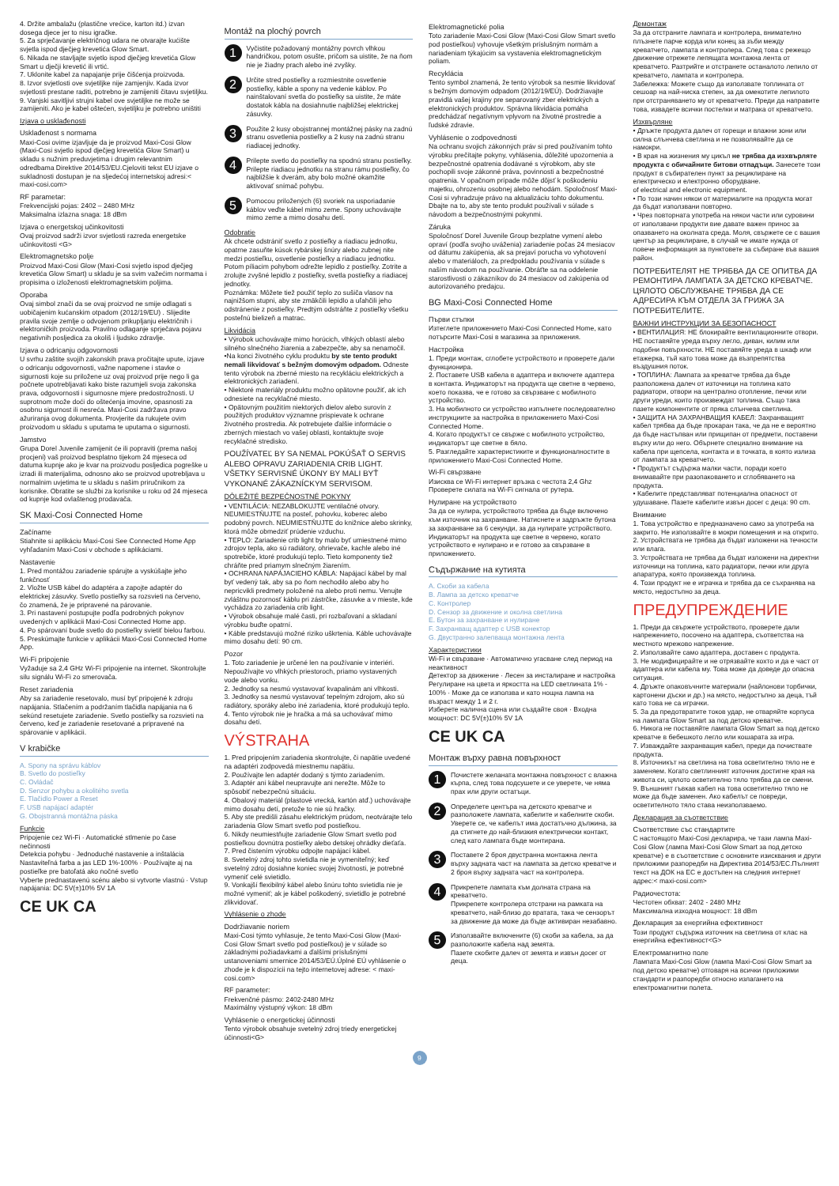4. Držite ambalažu (plastične vrećice, karton itd.) izvan dosega djece jer to nisu igračke.
5. Za sprječavanje električnog udara ne otvarajte kućište svjetla ispod dječjeg krevetića Glow Smart.
6. Nikada ne stavljajte svjetlo ispod dječjeg krevetića Glow Smart u dječji krevetić ili vrtić.
7. Uklonite kabel za napajanje prije čišćenja proizvoda.
8. Izvor svjetlosti ove svjetiljke nije zamjenjiv. Kada izvor svjetlosti prestane raditi, potrebno je zamijeniti čitavu svjetiljku.
9. Vanjski savitljivi strujni kabel ove svjetiljke ne može se zamijeniti. Ako je kabel oštećen, svjetiljku je potrebno uništiti
Izjava o usklađenosti
Usklađenost s normama
Maxi-Cosi ovime izjavljuje da je proizvod Maxi-Cosi Glow (Maxi-Cosi svjetlo ispod dječjeg krevetića Glow Smart) u skladu s nužnim preduvjetima i drugim relevantnim odredbama Direktive 2014/53/EU.Cjeloviti tekst EU izjave o sukladnosti dostupan je na sljedećoj internetskoj adresi:< maxi-cosi.com>
RF parametar:
Frekvencijski pojas: 2402 – 2480 MHz
Maksimalna izlazna snaga: 18 dBm
Izjava o energetskoj učinkovitosti
Ovaj proizvod sadrži izvor svjetlosti razreda energetske učinkovitosti <G>
Elektromagnetsko polje
Proizvod Maxi-Cosi Glow (Maxi-Cosi svjetlo ispod dječjeg krevetića Glow Smart) u skladu je sa svim važećim normama i propisima o izloženosti elektromagnetskim poljima.
Oporaba
Ovaj simbol znači da se ovaj proizvod ne smije odlagati s uobičajenim kućanskim otpadom (2012/19/EU) . Slijedite pravila svoje zemlje o odvojenom prikupljanju električnih i elektroničkih proizvoda. Pravilno odlaganje sprječava pojavu negativnih posljedica za okoliš i ljudsko zdravlje.
Izjava o odricanju odgovornosti
U svrhu zaštite svojih zakonskih prava pročitajte upute, izjave o odricanju odgovornosti, važne napomene i stavke o sigurnosti koje su priložene uz ovaj proizvod prije nego li ga počnete upotrebljavati kako biste razumjeli svoja zakonska prava, odgovornosti i sigurnosne mjere predostrožnosti. U suprotnom može doći do oštećenja imovine, opasnosti za osobnu sigurnost ili nesreća. Maxi-Cosi zadržava pravo ažuriranja ovog dokumenta. Provjerite da rukujete ovim proizvodom u skladu s uputama te uputama o sigurnosti.
Jamstvo
Grupa Dorel Juvenile zamijenit će ili popraviti (prema našoj procjeni) vaš proizvod besplatno tijekom 24 mjeseca od datuma kupnje ako je kvar na proizvodu posljedica pogreške u izradi ili materijalima, odnosno ako se proizvod upotrebljava u normalnim uvjetima te u skladu s našim priručnikom za korisnike. Obratite se službi za korisnike u roku od 24 mjeseca od kupnje kod ovlaštenog prodavača.
SK Maxi-Cosi Connected Home
Začíname
Stiahnite si aplikáciu Maxi-Cosi See Connected Home App vyhľadaním Maxi-Cosi v obchode s aplikáciami.
Nastavenie
1. Pred montážou zariadenie spárujte a vyskúšajte jeho funkčnosť
2. Vložte USB kábel do adaptéra a zapojte adaptér do elektrickej zásuvky. Svetlo postieľky sa rozsvieti na červeno, čo znamená, že je pripravené na párovanie.
3. Pri nastavení postupujte podľa podrobných pokynov uvedených v aplikácii Maxi-Cosi Connected Home app.
4. Po spárovaní bude svetlo do postieľky svietiť bielou farbou.
5. Preskúmajte funkcie v aplikácii Maxi-Cosi Connected Home App.
Wi-Fi pripojenie
Vyžaduje sa 2,4 GHz Wi-Fi pripojenie na internet. Skontrolujte silu signálu Wi-Fi zo smerovača.
Reset zariadenia
Aby sa zariadenie resetovalo, musí byť pripojené k zdroju napájania. Stlačením a podržaním tlačidla napájania na 6 sekúnd resetujete zariadenie. Svetlo postieľky sa rozsvieti na červeno, keď je zariadenie resetované a pripravené na spárovanie v aplikácii.
V krabičke
A. Spony na správu káblov
B. Svetlo do postieľky
C. Ovládač
D. Senzor pohybu a okolitého svetla
E. Tlačidlo Power a Reset
F. USB napájací adaptér
G. Obojstranná montážna páska
Funkcie
Pripojenie cez Wi-Fi · Automatické stlmenie po čase nečinnosti
Detekcia pohybu · Jednoduché nastavenie a inštalácia
Nastaviteľná farba a jas LED 1%-100% · Používajte aj na postieľke pre batoľatá ako nočné svetlo
Vyberte prednastavenú scénu alebo si vytvorte vlastnú · Vstup napájania: DC 5V(±)10% 5V 1A
CE UK CA
Montáž na plochý povrch
1
Vyčistite požadovaný montážny povrch vlhkou handričkou, potom osušte, pričom sa uistite, že na ňom nie je žiadny prach alebo iné zvyšky.
2
Určite stred postieľky a rozmiestnite osvetlenie postieľky, káble a spony na vedenie káblov. Po nainštalovaní svetla do postieľky sa uistite, že máte dostatok kábla na dosiahnutie najbližšej elektrickej zásuvky.
3
Použite 2 kusy obojstrannej montážnej pásky na zadnú stranu osvetlenia postieľky a 2 kusy na zadnú stranu riadiacej jednotky.
4
Prilepte svetlo do postieľky na spodnú stranu postieľky.
Prilepte riadiacu jednotku na stranu rámu postieľky, čo najbližšie k dverám, aby bolo možné okamžite aktivovať snímač pohybu.
5
Pomocou priložených (6) svoriek na usporiadanie káblov veďte kábel mimo zeme. Spony uchovávajte mimo zeme a mimo dosahu detí.
Odobratie
Ak chcete odstrániť svetlo z postieľky a riadiacu jednotku, opatrne zasuňte kúsok rybárskej šnúry alebo zubnej nite medzi postieľku, osvetlenie postieľky a riadiacu jednotku.
Potom píliacim pohybom odrežte lepidlo z postieľky. Zotrite a zrolujte zvyšné lepidlo z postieľky, svetla postieľky a riadiacej jednotky.
Poznámka: Môžete tiež použiť teplo zo sušiča vlasov na najnižšom stupni, aby ste zmäkčili lepidlo a uľahčili jeho odstránenie z postieľky. Predtým odstráňte z postieľky všetku posteľnú bielizeň a matrac.
Likvidácia
• Výrobok uchovávajte mimo horúcich, vlhkých oblastí alebo silného slnečného žiarenia a zabezpečte, aby sa nenamočil.
•Na konci životného cyklu produktu by ste tento produkt nemali likvidovať s bežným domovým odpadom. Odneste tento výrobok na zberné miesto na recykláciu elektrických a elektronických zariadení.
• Niektoré materiály produktu možno opätovne použiť, ak ich odnesiete na recyklačné miesto.
• Opätovným použitím niektorých dielov alebo surovín z použitých produktov významne prispievate k ochrane životného prostredia. Ak potrebujete ďalšie informácie o zberných miestach vo vašej oblasti, kontaktujte svoje recyklačné stredisko.
POUŽÍVATEĽ BY SA NEMAL POKÚŠAŤ O SERVIS ALEBO OPRAVU ZARIADENIA CRIB LIGHT. VŠETKY SERVISNÉ ÚKONY BY MALI BYŤ VYKONANÉ ZÁKAZNÍCKYM SERVISOM.
DÔLEŽITÉ BEZPEČNOSTNÉ POKYNY
• VENTILÁCIA: NEZABLOKUJTE ventilačné otvory. NEUMIESTŇUJTE na posteľ, pohovku, koberec alebo podobný povrch. NEUMIESTŇUJTE do knižnice alebo skrinky, ktorá môže obmedziť prúdenie vzduchu.
• TEPLO: Zariadenie crib light by malo byť umiestnené mimo zdrojov tepla, ako sú radiátory, ohrievače, kachle alebo iné spotrebiče, ktoré produkujú teplo. Tieto komponenty tiež chráňte pred priamym slnečným žiarením.
• OCHRANA NAPÁJACIEHO KÁBLA: Napájací kábel by mal byť vedený tak, aby sa po ňom nechodilo alebo aby ho nepricvikli predmety položené na alebo proti nemu. Venujte zvláštnu pozornosť káblu pri zástrčke, zásuvke a v mieste, kde vychádza zo zariadenia crib light.
• Výrobok obsahuje malé časti, pri rozbaľovaní a skladaní výrobku buďte opatrní.
• Káble predstavujú možné riziko uškrtenia. Káble uchovávajte mimo dosahu detí: 90 cm.
Pozor
1. Toto zariadenie je určené len na používanie v interiéri. Nepoužívajte vo vlhkých priestoroch, priamo vystavených vode alebo vonku.
2. Jednotky sa nesmú vystavovať kvapalinám ani vlhkosti.
3. Jednotky sa nesmú vystavovať tepelným zdrojom, ako sú radiátory, sporáky alebo iné zariadenia, ktoré produkujú teplo.
4. Tento výrobok nie je hračka a má sa uchovávať mimo dosahu detí.
VÝSTRAHA
1. Pred pripojením zariadenia skontrolujte, či napätie uvedené na adaptéri zodpovedá miestnemu napätiu.
2. Používajte len adaptér dodaný s týmto zariadením.
3. Adaptér ani kábel neupravujte ani nerežte. Môže to spôsobiť nebezpečnú situáciu.
4. Obalový materiál (plastové vrecká, kartón atď.) uchovávajte mimo dosahu detí, pretože to nie sú hračky.
5. Aby ste predišli zásahu elektrickým prúdom, neotvárajte telo zariadenia Glow Smart svetlo pod postieľkou.
6. Nikdy neumiestňujte zariadenie Glow Smart svetlo pod postieľkou dovnútra postieľky alebo detskej ohrádky dieťaťa.
7. Pred čistením výrobku odpojte napájací kábel.
8. Svetelný zdroj tohto svietidla nie je vymeniteľný; keď svetelný zdroj dosiahne koniec svojej životnosti, je potrebné vymeniť celé svietidlo.
9. Vonkajší flexibilný kábel alebo šnúru tohto svietidla nie je možné vymeniť; ak je kábel poškodený, svietidlo je potrebné zlikvidovať.
Vyhlásenie o zhode
Dodržiavanie noriem
Maxi-Cosi týmto vyhlasuje, že tento Maxi-Cosi Glow (Maxi-Cosi Glow Smart svetlo pod postieľkou) je v súlade so základnými požiadavkami a ďalšími príslušnými ustanoveniami smernice 2014/53/EÚ.Úplné EÚ vyhlásenie o zhode je k dispozícii na tejto internetovej adrese: < maxi-cosi.com>
RF parameter:
Frekvenčné pásmo: 2402-2480 MHz
Maximálny výstupný výkon: 18 dBm
Vyhlásenie o energetickej účinnosti
Tento výrobok obsahuje svetelný zdroj triedy energetickej účinnosti<G>
Elektromagnetické polia
Toto zariadenie Maxi-Cosi Glow (Maxi-Cosi Glow Smart svetlo pod postieľkou) vyhovuje všetkým príslušným normám a nariadeniam týkajúcim sa vystavenia elektromagnetickým poliam.
Recyklácia
Tento symbol znamená, že tento výrobok sa nesmie likvidovať s bežným domovým odpadom (2012/19/EÚ). Dodržiavajte pravidlá vašej krajiny pre separovaný zber elektrických a elektronických produktov. Správna likvidácia pomáha predchádzať negatívnym vplyvom na životné prostredie a ľudské zdravie.
Vyhlásenie o zodpovednosti
Na ochranu svojich zákonných práv si pred používaním tohto výrobku prečítajte pokyny, vyhlásenia, dôležité upozornenia a bezpečnostné opatrenia dodávané s výrobkom, aby ste pochopili svoje zákonné práva, povinnosti a bezpečnostné opatrenia. V opačnom prípade môže dôjsť k poškodeniu majetku, ohrozeniu osobnej alebo nehodám. Spoločnosť Maxi-Cosi si vyhradzuje právo na aktualizáciu tohto dokumentu. Dbajte na to, aby ste tento produkt používali v súlade s návodom a bezpečnostnými pokynmi.
Záruka
Spoločnosť Dorel Juvenile Group bezplatne vymení alebo opraví (podľa svojho uváženia) zariadenie počas 24 mesiacov od dátumu zakúpenia, ak sa prejaví porucha vo vyhotovení alebo v materiáloch, za predpokladu používania v súlade s naším návodom na používanie. Obráťte sa na oddelenie starostlivosti o zákazníkov do 24 mesiacov od zakúpenia od autorizovaného predajcu.
BG Maxi-Cosi Connected Home
Първи стъпки
Изтеглете приложението Maxi-Cosi Connected Home, като потърсите Maxi-Cosi в магазина за приложения.
Настройка
1. Преди монтаж, сглобете устройството и проверете дали функционира.
2. Поставете USB кабела в адаптера и включете адаптера в контакта. Индикаторът на продукта ще светне в червено, което показва, че е готово за свързване с мобилното устройство.
3. На мобилното си устройство изпълнете последователно инструкциите за настройка в приложението Maxi-Cosi Connected Home.
4. Когато продуктът се свърже с мобилното устройство, индикаторът ще светне в бяло.
5. Разгледайте характеристиките и функционалностите в приложението Maxi-Cosi Connected Home.
Wi-Fi свързване
Изисква се Wi-Fi интернет връзка с честота 2,4 Ghz Проверете силата на Wi-Fi сигнала от рутера.
Нулиране на устройството
За да се нулира, устройството трябва да бъде включено към източник на захранване. Натиснете и задръжте бутона за захранване за 6 секунди, за да нулирате устройството. Индикаторът на продукта ще светне в червено, когато устройството е нулирано и е готово за свързване в приложението.
Съдържание на кутията
A. Скоби за кабела
B. Лампа за детско креватче
C. Контролер
D. Сензор за движение и околна светлина
E. Бутон за захранване и нулиране
F. Захранващ адаптер с USB конектор
G. Двустранно залепваща монтажна лента
Характеристики
Wi-Fi и свързване · Автоматично угасване след период на неактивност
Детектор за движение · Лесен за инсталиране и настройка
Регулиране на цвета и яркостта на LED светлината 1% - 100% · Може да се използва и като нощна лампа на възраст между 1 и 2 г.
Изберете налична сцена или създайте своя · Входна мощност: DC 5V(±)10% 5V 1A
CE UK CA
Монтаж върху равна повърхност
1
Почистете желаната монтажна повърхност с влажна кърпа, след това подсушете и се уверете, че няма прах или други остатъци.
2
Определете центъра на детското креватче и разположете лампата, кабелите и кабелните скоби. Уверете се, че кабелът има достатъчно дължина, за да стигнете до най-близкия електрически контакт, след като лампата бъде монтирана.
3
Поставете 2 броя двустранна монтажна лента върху задната част на лампата за детско креватче и 2 броя върху задната част на контролера.
4
Прикрепете лампата към долната страна на креватчето.
Прикрепете контролера отстрани на рамката на креватчето, най-близо до вратата, така че сензорът за движение да може да бъде активиран незабавно.
5
Използвайте включените (6) скоби за кабела, за да разположите кабела над земята.
Пазете скобите далеч от земята и извън досег от деца.
Демонтаж
За да отстраните лампата и контролера, внимателно плъзнете парче корда или конец за зъби между креватчето, лампата и контролера. След това с режещо движение отрежете лепящата монтажна лента от креватчето. Разтрийте и отстранете останалото лепило от креватчето, лампата и контролера.
Забележка: Можете също да използвате топлината от сешоар на най-ниска степен, за да омекотите лепилото при отстраняването му от креватчето. Преди да направите това, извадете всички постелки и матрака от креватчето.
Изхвърляне
• Дръжте продукта далеч от горещи и влажни зони или силна слънчева светлина и не позволявайте да се намокри.
• В края на жизнения му цикъл не трябва да изхвърляте продукта с обичайните битови отпадъци. Занесете този продукт в събирателен пункт за рециклиране на електрическо и електронно оборудване.
of electrical and electronic equipment.
• По този начин някои от материалите на продукта могат да бъдат използвани повторно.
• Чрез повторната употреба на някои части или суровини от използвани продукти вие давате важен принос за опазването на околната среда. Моля, свържете се с вашия център за рециклиране, в случай че имате нужда от повече информация за пунктовете за събиране във вашия район.
ПОТРЕБИТЕЛЯТ НЕ ТРЯБВА ДА СЕ ОПИТВА ДА РЕМОНТИРА ЛАМПАТА ЗА ДЕТСКО КРЕВАТЧЕ. ЦЯЛОТО ОБСЛУЖВАНЕ ТРЯБВА ДА СЕ АДРЕСИРА КЪМ ОТДЕЛА ЗА ГРИЖА ЗА ПОТРЕБИТЕЛИТЕ.
ВАЖНИ ИНСТРУКЦИИ ЗА БЕЗОПАСНОСТ
• ВЕНТИЛАЦИЯ: НЕ блокирайте вентилационните отвори. НЕ поставяйте уреда върху легло, диван, килим или подобни повърхности. НЕ поставяйте уреда в шкаф или етажерка, тъй като това може да възпрепятства въздушния поток.
• ТОПЛИНА: Лампата за креватче трябва да бъде разположена далеч от източници на топлина като радиатори, отвори на централно отопление, печки или други уреди, които произвеждат топлина. Също така пазете компонентите от пряка слънчева светлина.
• ЗАЩИТА НА ЗАХРАНВАЩИЯ КАБЕЛ: Захранващият кабел трябва да бъде прокаран така, че да не е вероятно да бъде настъпван или прищипан от предмети, поставени върху или до него. Обърнете специално внимание на кабела при щепсела, контакта и в точката, в която излиза от лампата за креватчето.
• Продуктът съдържа малки части, поради което внимавайте при разопаковането и сглобяването на продукта.
• Кабелите представляват потенциална опасност от удушаване. Пазете кабелите извън досег с деца: 90 cm.
Внимание
1. Това устройство е предназначено само за употреба на закрито. Не използвайте в мокри помещения и на открито.
2. Устройствата не трябва да бъдат изложени на течности или влага.
3. Устройствата не трябва да бъдат изложени на директни източници на топлина, като радиатори, печки или друга апаратура, която произвежда топлина.
4. Този продукт не е играчка и трябва да се съхранява на място, недостъпно за деца.
ПРЕДУПРЕЖДЕНИЕ
1. Преди да свържете устройството, проверете дали напрежението, посочено на адаптера, съответства на местното мрежово напрежение.
2. Използвайте само адаптера, доставен с продукта.
3. Не модифицирайте и не отрязвайте кохто и да е част от адаптера или кабела му. Това може да доведе до опасна ситуация.
4. Дръжте опаковъчните материали (найлонови торбички, картонени дъски и др.) на място, недостъпно за деца, тъй като това не са играчки.
5. За да предотвратите токов удар, не отваряйте корпуса на лампата Glow Smart за под детско креватче.
6. Никога не поставяйте лампата Glow Smart за под детско креватче в бебешкото легло или кошарата за игра.
7. Изваждайте захранващия кабел, преди да почиствате продукта.
8. Източникът на светлина на това осветително тяло не е заменяем. Когато светлинният източник достигне края на живота си, цялото осветително тяло трябва да се смени.
9. Външният гъвкав кабел на това осветително тяло не може да бъде заменен. Ако кабелът се повреди, осветителното тяло става неизползваемо.
Декларация за съответствие
Съответствие със стандартите
С настоящото Maxi-Cosi декларира, че тази лампа Maxi-Cosi Glow (лампа Maxi-Cosi Glow Smart за под детско креватче) е в съответствие с основните изисквания и други приложими разпоредби на Директива 2014/53/ЕС.Пълният текст на ДОК на ЕС е достъпен на следния интернет адрес:< maxi-cosi.com>
Радиочестота:
Честотен обхват: 2402 - 2480 MHz
Максимална изходна мощност: 18 dBm
Декларация за енергийна ефективност
Този продукт съдържа източник на светлина от клас на енергийна ефективност<G>
Електромагнитно поле
Лампата Maxi-Cosi Glow (лампа Maxi-Cosi Glow Smart за под детско креватче) отговаря на всички приложими стандарти и разпоредби относно излагането на електромагнитни полета.
9